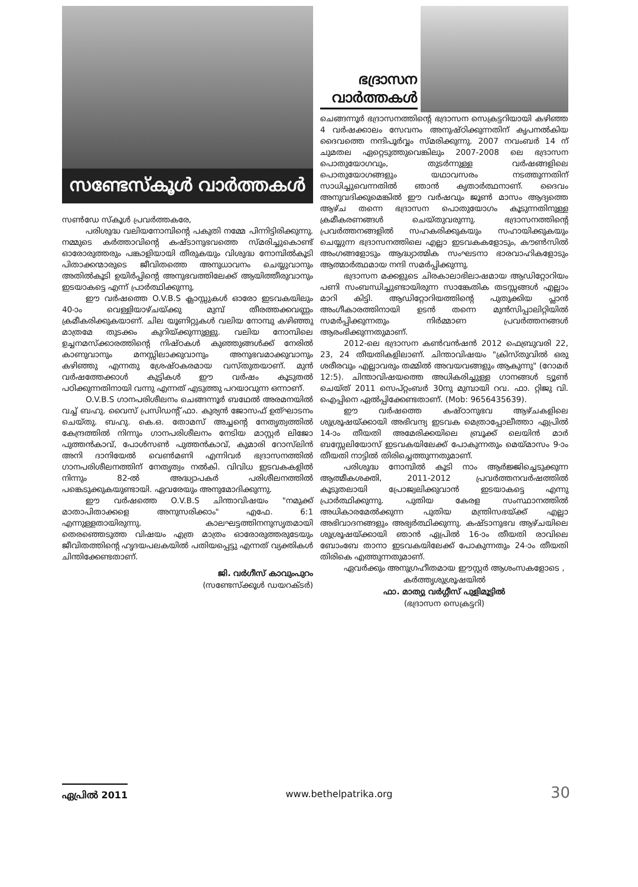സണ്ടേസ്കൂൾ വാർത്തകൾ
സൺഡേ സ്കൂൾ പ്രവർത്തകരേ,
പരിശുദ്ധ വലിയനോമ്പിന്റെ പകുതി നമ്മേ പിന്നിട്ടിരിക്കുന്നു. നമ്മുടെ കർത്താവിന്റെ കഷ്ടാനുഭവത്തെ സ്മരിച്ചുകൊണ്ട് ഓരോരുത്തരും പങ്കാളിയായി തീരുകയും വിശുദ്ധ നോമ്പിൽകൂടി പിതാക്കന്മാരുടെ ജീവിതത്തെ അനുധാവനം ചെയ്യുവാനും അതിൽകൂടി ഉയിർപ്പിന്റെ അനുഭവത്തിലേക്ക് ആയിത്തീരുവാനും ഇടയാകട്ടെ എന്ന് പ്രാർത്ഥിക്കുന്നു.
ഈ വർഷത്തെ O.V.B.S ക്ലാസ്സുകൾ ഓരോ ഇടവകയിലും 40-ാം വെള്ളിയാഴ്ചയ്ക്കു മുമ്പ് തീരത്തക്കവണ്ണം ക്രമീകരിക്കുകയാണ്. ചില യൂണിറ്റുകൾ വലിയ നോമ്പു കഴിഞ്ഞു മാത്രമേ തുടക്കം കുറിയ്ക്കുന്നുള്ളു. വലിയ നോമ്പിലെ ഉച്ചനമസ്ക്കാരത്തിന്റെ നിഷ്ഠകൾ കുഞ്ഞുങ്ങൾക്ക് നേരിൽ കാണുവാനും മനസ്സിലാക്കുവാനും അനുഭവമാക്കുവാനും കഴിഞ്ഞു എന്നതു ശ്രേഷ്ഠകരമായ വസ്തുതയാണ്. മുൻ വർഷത്തേക്കാൾ കുട്ടികൾ ഈ വർഷം കൂടുതൽ പഠിക്കുന്നതിനായി വന്നു എന്നത് എടുത്തു പറയാവുന്ന ഒന്നാണ്.
O.V.B.S ഗാനപരിശീലനം ചെങ്ങന്നൂർ ബഥേൽ അരമനയിൽ വച്ച് ബഹു. വൈസ് പ്രസിഡന്റ് ഫാ. കുര്യൻ ജോസഫ് ഉത്ഘാടനം ചെയ്തു. ബഹു. കെ.ഒ. തോമസ് അച്ചന്റെ നേതൃത്വത്തിൽ കേന്ദ്രത്തിൽ നിന്നും ഗാനപരിശീലനം നേടിയ മാസ്റ്റർ ലിജോ പുത്തൻകാവ്, പോൾസൺ പുത്തൻകാവ്, കുമാരി റോസ്‌ലിൻ അനി ദാനിയേൽ വെൺമണി എന്നിവർ ഭദ്രാസനത്തിൽ ഗാനപരിശീലനത്തിന് നേതൃത്വം നൽകി. വിവിധ ഇടവകകളിൽ നിന്നും 82-ൽ അദ്ധ്യാപകർ പരിശീലനത്തിൽ പങ്കെടുക്കുകയുണ്ടായി. ഏവരേയും അനുമോദിക്കുന്നു.
ഈ വർഷത്തെ O.V.B.S ചിന്താവിഷയം "നമുക്ക് മാതാപിതാക്കളെ അനുസരിക്കാം" എഫേ. 6:1 എന്നുള്ളതായിരുന്നു. കാലഘട്ടത്തിനനുസൃതമായി തെരഞ്ഞെടുത്ത വിഷയം എത്ര മാത്രം ഓരോരുത്തരുടേയും ജീവിതത്തിന്റെ ഹൃദയപലകയിൽ പതിയപ്പെട്ടു എന്നത് വ്യക്തികൾ ചിന്തിക്കേണ്ടതാണ്.
ജി. വർഗീസ് കാവുംപുറം
(സണ്ടേസ്ക്കൂൾ ഡയറക്ടർ)
ഭദ്രാസന
വാർത്തകൾ
ചെങ്ങന്നൂർ ഭദ്രാസനത്തിന്റെ ഭദ്രാസന സെക്രട്ടറിയായി കഴിഞ്ഞ 4 വർഷക്കാലം സേവനം അനുഷ്ഠിക്കുന്നതിന് കൃപനൽകിയ ദൈവത്തെ നന്ദിപൂർവ്വം സ്മരിക്കുന്നു. 2007 നവംബർ 14 ന് ചുമതല ഏറ്റെടുത്തുവെങ്കിലും 2007-2008 ലെ ഭദ്രാസന പൊതുയോഗവും, തുടർന്നുള്ള വർഷങ്ങളിലെ പൊതുയോഗങ്ങളും യഥാവസരം നടത്തുന്നതിന് സാധിച്ചുവെന്നതിൽ ഞാൻ കൃതാർത്ഥനാണ്. ദൈവം അനുവദിക്കുമെങ്കിൽ ഈ വർഷവും ജൂൺ മാസം ആദ്യത്തെ ആഴ്ച തന്നെ ഭദ്രാസന പൊതുയോഗം കൂടുന്നതിനുള്ള ക്രമീകരണങ്ങൾ ചെയ്തുവരുന്നു. ഭദ്രാസനത്തിന്റെ പ്രവർത്തനങ്ങളിൽ സഹകരിക്കുകയും സഹായിക്കുകയും ചെയ്യുന്ന ഭദ്രാസനത്തിലെ എല്ലാ ഇടവകകളോടും, കൗൺസിൽ അംഗങ്ങളോടും ആദ്ധ്യാത്മിക സംഘടനാ ഭാരവാഹികളോടും ആത്മാർത്ഥമായ നന്ദി സമർപ്പിക്കുന്നു.
ഭദ്രാസന മക്കളുടെ ചിരകാലാഭിലാഷമായ ആഡിറ്റോറിയം പണി സംബന്ധിച്ചുണ്ടായിരുന്ന സാങ്കേതിക തടസ്സങ്ങൾ എല്ലാം മാറി കിട്ടി. ആഡിറ്റോറിയത്തിന്റെ പുതുക്കിയ പ്ലാൻ അംഗീകാരത്തിനായി ഉടൻ തന്നെ മുൻസിപ്പാലിറ്റിയിൽ സമർപ്പിക്കുന്നതും നിർമ്മാണ പ്രവർത്തനങ്ങൾ ആരംഭിക്കുന്നതുമാണ്.
2012-ലെ ഭദ്രാസന കൺവൻഷൻ 2012 ഫെബ്രുവരി 22, 23, 24 തീയതികളിലാണ്. ചിന്താവിഷയം "ക്രിസ്തുവിൽ ഒരു ശരീരവും എല്ലാവരും തമ്മിൽ അവയവങ്ങളും ആകുന്നു" (റോമർ 12:5). ചിന്താവിഷയത്തെ അധികരിച്ചുള്ള ഗാനങ്ങൾ ട്യൂൺ ചെയ്ത് 2011 സെപ്റ്റംബർ 30നു മുമ്പായി റവ. ഫാ. റ്റിജു വി. ഐപ്പിനെ ഏൽപ്പിക്കേണ്ടതാണ്. (Mob: 9656435639).
ഈ വർഷത്തെ കഷ്ഠാനുഭവ ആഴ്ചകളിലെ ശുശ്രൂഷയ്ക്കായി അഭിവന്ദ്യ ഇടവക മെത്രാപ്പോലീത്താ ഏപ്രിൽ 14-ാം തീയതി അമേരിക്കയിലെ ബ്രൂക്ക് ലെയിൻ മാർ ബസ്സേലിയോസ് ഇടവകയിലേക്ക് പോകുന്നതും മെയ്മാസം 9-ാം തീയതി നാട്ടിൽ തിരിച്ചെത്തുന്നതുമാണ്.
പരിശുദ്ധ നോമ്പിൽ കൂടി നാം ആർജ്ജിച്ചെടുക്കുന്ന ആത്മീകശക്തി, 2011-2012 പ്രവർത്തനവർഷത്തിൽ കൂടുതലായി പ്രോജ്വലിക്കുവാൻ ഇടയാകട്ടെ എന്നു പ്രാർത്ഥിക്കുന്നു. പുതിയ കേരള സംസ്ഥാനത്തിൽ അധികാരമേൽക്കുന്ന പുതിയ മന്ത്രിസഭയ്ക്ക് എല്ലാ അഭിവാദനങ്ങളും അഭ്യർത്ഥിക്കുന്നു. കഷ്ടാനുഭവ ആഴ്ചയിലെ ശുശ്രൂഷയ്ക്കായി ഞാൻ ഏപ്രിൽ 16-ാം തീയതി രാവിലെ ബോംബേ താനാ ഇടവകയിലേക്ക് പോകുന്നതും 24-ാം തീയതി തിരികെ എത്തുന്നതുമാണ്.
ഏവർക്കും അനുഗ്രഹീതമായ ഈസ്റ്റർ ആശംസകളോടെ ,
കർത്തൃശുശ്രൂഷയിൽ
ഫാ. മാത്യു വർഗ്ഗീസ് പുളിമൂട്ടിൽ
(ഭദ്രാസന സെക്രട്ടറി)
ഏപ്രിൽ 2011 www.bethelpatrika.org 30